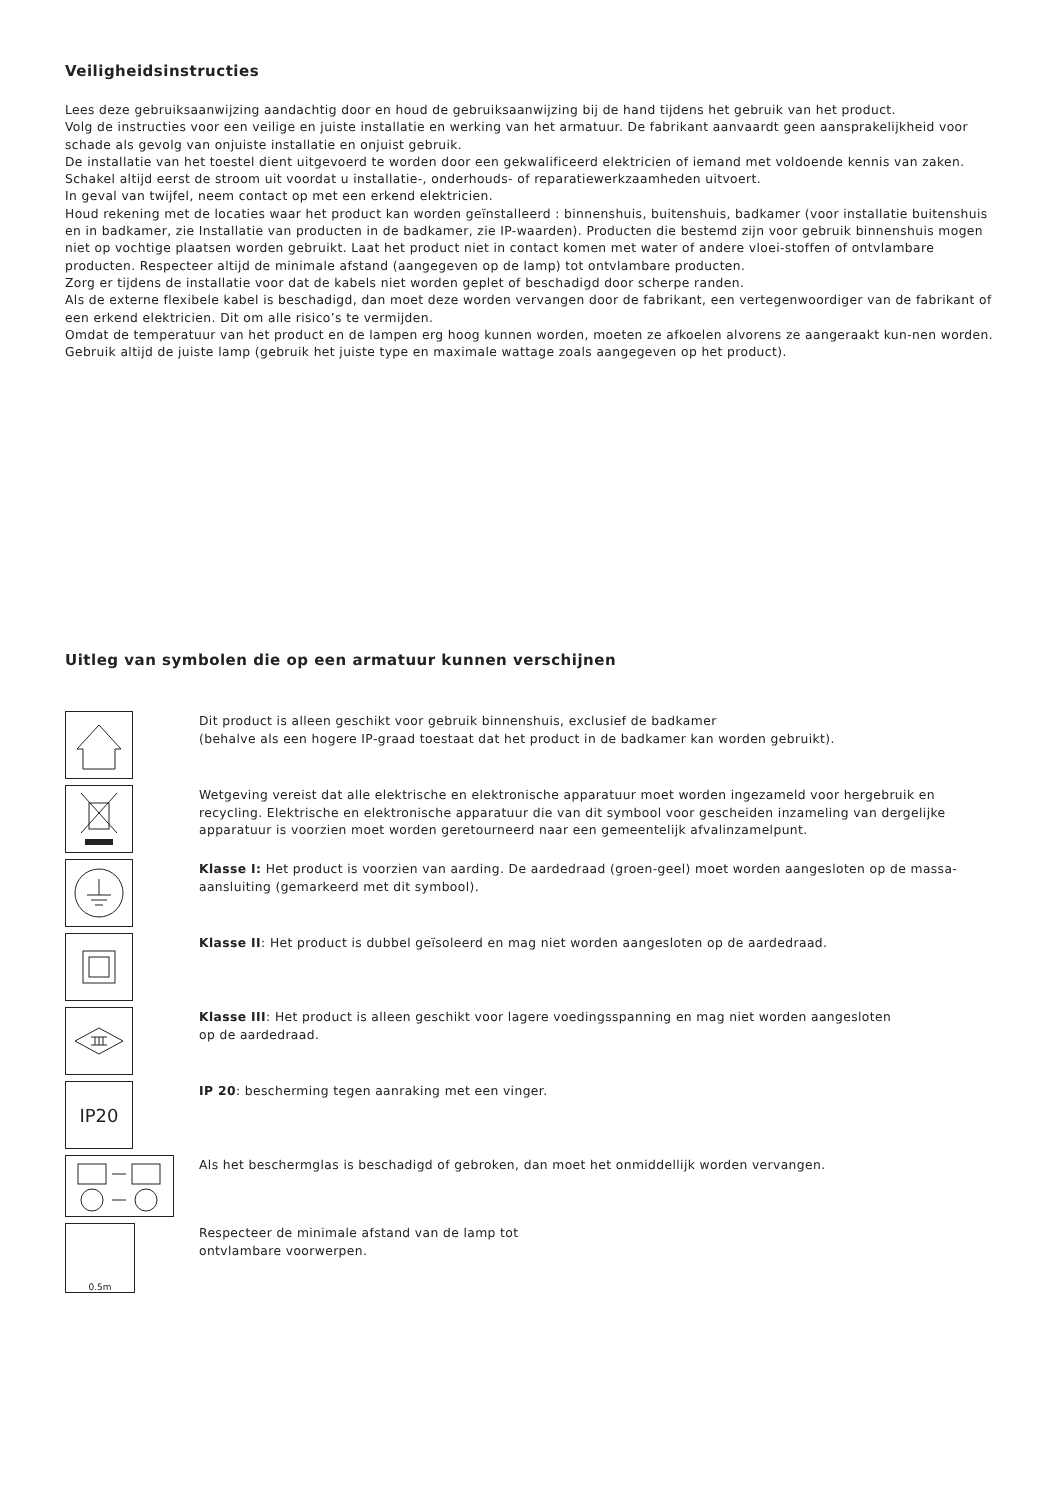Veiligheidsinstructies
Lees deze gebruiksaanwijzing aandachtig door en houd de gebruiksaanwijzing bij de hand tijdens het gebruik van het product.
Volg de instructies voor een veilige en juiste installatie en werking van het armatuur. De fabrikant aanvaardt geen aansprakelijkheid voor schade als gevolg van onjuiste installatie en onjuist gebruik.
De installatie van het toestel dient uitgevoerd te worden door een gekwalificeerd elektricien of iemand met voldoende kennis van zaken. Schakel altijd eerst de stroom uit voordat u installatie-, onderhouds- of reparatiewerkzaamheden uitvoert.
In geval van twijfel, neem contact op met een erkend elektricien.
Houd rekening met de locaties waar het product kan worden geïnstalleerd : binnenshuis, buitenshuis, badkamer (voor installatie buitenshuis en in badkamer, zie Installatie van producten in de badkamer, zie IP-waarden). Producten die bestemd zijn voor gebruik binnenshuis mogen niet op vochtige plaatsen worden gebruikt. Laat het product niet in contact komen met water of andere vloei-stoffen of ontvlambare producten. Respecteer altijd de minimale afstand (aangegeven op de lamp) tot ontvlambare producten.
Zorg er tijdens de installatie voor dat de kabels niet worden geplet of beschadigd door scherpe randen.
Als de externe flexibele kabel is beschadigd, dan moet deze worden vervangen door de fabrikant, een vertegenwoordiger van de fabrikant of een erkend elektricien. Dit om alle risico’s te vermijden.
Omdat de temperatuur van het product en de lampen erg hoog kunnen worden, moeten ze afkoelen alvorens ze aangeraakt kun-nen worden. Gebruik altijd de juiste lamp (gebruik het juiste type en maximale wattage zoals aangegeven op het product).
Uitleg van symbolen die op een armatuur kunnen verschijnen
Dit product is alleen geschikt voor gebruik binnenshuis, exclusief de badkamer
(behalve als een hogere IP-graad toestaat dat het product in de badkamer kan worden gebruikt).
Wetgeving vereist dat alle elektrische en elektronische apparatuur moet worden ingezameld voor hergebruik en recycling. Elektrische en elektronische apparatuur die van dit symbool voor gescheiden inzameling van dergelijke apparatuur is voorzien moet worden geretourneerd naar een gemeentelijk afvalinzamelpunt.
Klasse I: Het product is voorzien van aarding. De aardedraad (groen-geel) moet worden aangesloten op de massa-aansluiting (gemarkeerd met dit symbool).
Klasse II: Het product is dubbel geïsoleerd en mag niet worden aangesloten op de aardedraad.
Klasse III: Het product is alleen geschikt voor lagere voedingsspanning en mag niet worden aangesloten
op de aardedraad.
IP20
IP 20: bescherming tegen aanraking met een vinger.
Als het beschermglas is beschadigd of gebroken, dan moet het onmiddellijk worden vervangen.
0.5m
Respecteer de minimale afstand van de lamp tot
ontvlambare voorwerpen.